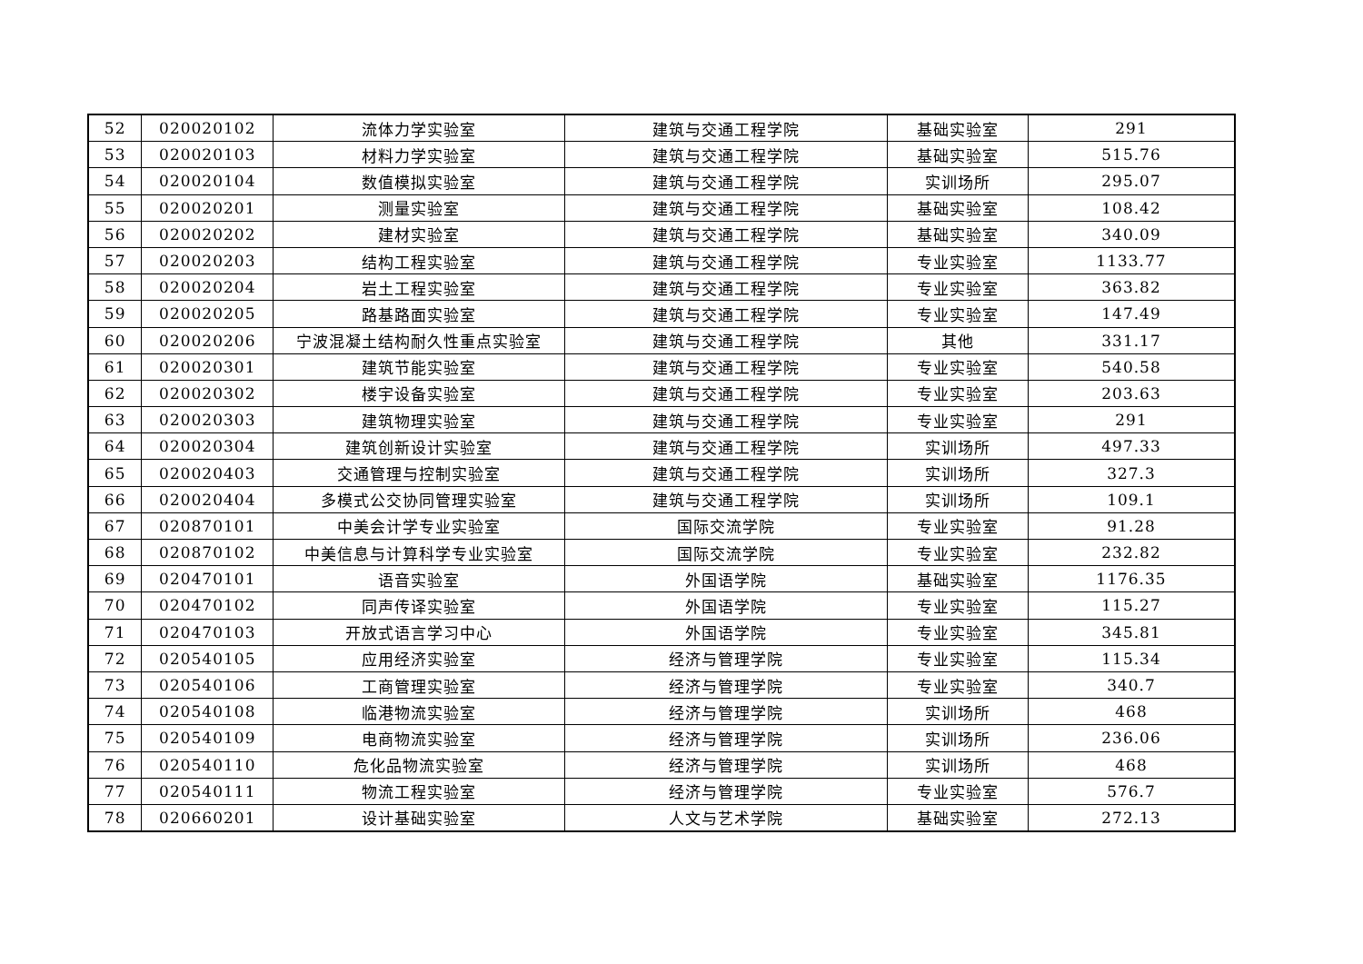| 52 | 020020102 | 流体力学实验室 | 建筑与交通工程学院 | 基础实验室 | 291 |
| 53 | 020020103 | 材料力学实验室 | 建筑与交通工程学院 | 基础实验室 | 515.76 |
| 54 | 020020104 | 数值模拟实验室 | 建筑与交通工程学院 | 实训场所 | 295.07 |
| 55 | 020020201 | 测量实验室 | 建筑与交通工程学院 | 基础实验室 | 108.42 |
| 56 | 020020202 | 建材实验室 | 建筑与交通工程学院 | 基础实验室 | 340.09 |
| 57 | 020020203 | 结构工程实验室 | 建筑与交通工程学院 | 专业实验室 | 1133.77 |
| 58 | 020020204 | 岩土工程实验室 | 建筑与交通工程学院 | 专业实验室 | 363.82 |
| 59 | 020020205 | 路基路面实验室 | 建筑与交通工程学院 | 专业实验室 | 147.49 |
| 60 | 020020206 | 宁波混凝土结构耐久性重点实验室 | 建筑与交通工程学院 | 其他 | 331.17 |
| 61 | 020020301 | 建筑节能实验室 | 建筑与交通工程学院 | 专业实验室 | 540.58 |
| 62 | 020020302 | 楼宇设备实验室 | 建筑与交通工程学院 | 专业实验室 | 203.63 |
| 63 | 020020303 | 建筑物理实验室 | 建筑与交通工程学院 | 专业实验室 | 291 |
| 64 | 020020304 | 建筑创新设计实验室 | 建筑与交通工程学院 | 实训场所 | 497.33 |
| 65 | 020020403 | 交通管理与控制实验室 | 建筑与交通工程学院 | 实训场所 | 327.3 |
| 66 | 020020404 | 多模式公交协同管理实验室 | 建筑与交通工程学院 | 实训场所 | 109.1 |
| 67 | 020870101 | 中美会计学专业实验室 | 国际交流学院 | 专业实验室 | 91.28 |
| 68 | 020870102 | 中美信息与计算科学专业实验室 | 国际交流学院 | 专业实验室 | 232.82 |
| 69 | 020470101 | 语音实验室 | 外国语学院 | 基础实验室 | 1176.35 |
| 70 | 020470102 | 同声传译实验室 | 外国语学院 | 专业实验室 | 115.27 |
| 71 | 020470103 | 开放式语言学习中心 | 外国语学院 | 专业实验室 | 345.81 |
| 72 | 020540105 | 应用经济实验室 | 经济与管理学院 | 专业实验室 | 115.34 |
| 73 | 020540106 | 工商管理实验室 | 经济与管理学院 | 专业实验室 | 340.7 |
| 74 | 020540108 | 临港物流实验室 | 经济与管理学院 | 实训场所 | 468 |
| 75 | 020540109 | 电商物流实验室 | 经济与管理学院 | 实训场所 | 236.06 |
| 76 | 020540110 | 危化品物流实验室 | 经济与管理学院 | 实训场所 | 468 |
| 77 | 020540111 | 物流工程实验室 | 经济与管理学院 | 专业实验室 | 576.7 |
| 78 | 020660201 | 设计基础实验室 | 人文与艺术学院 | 基础实验室 | 272.13 |